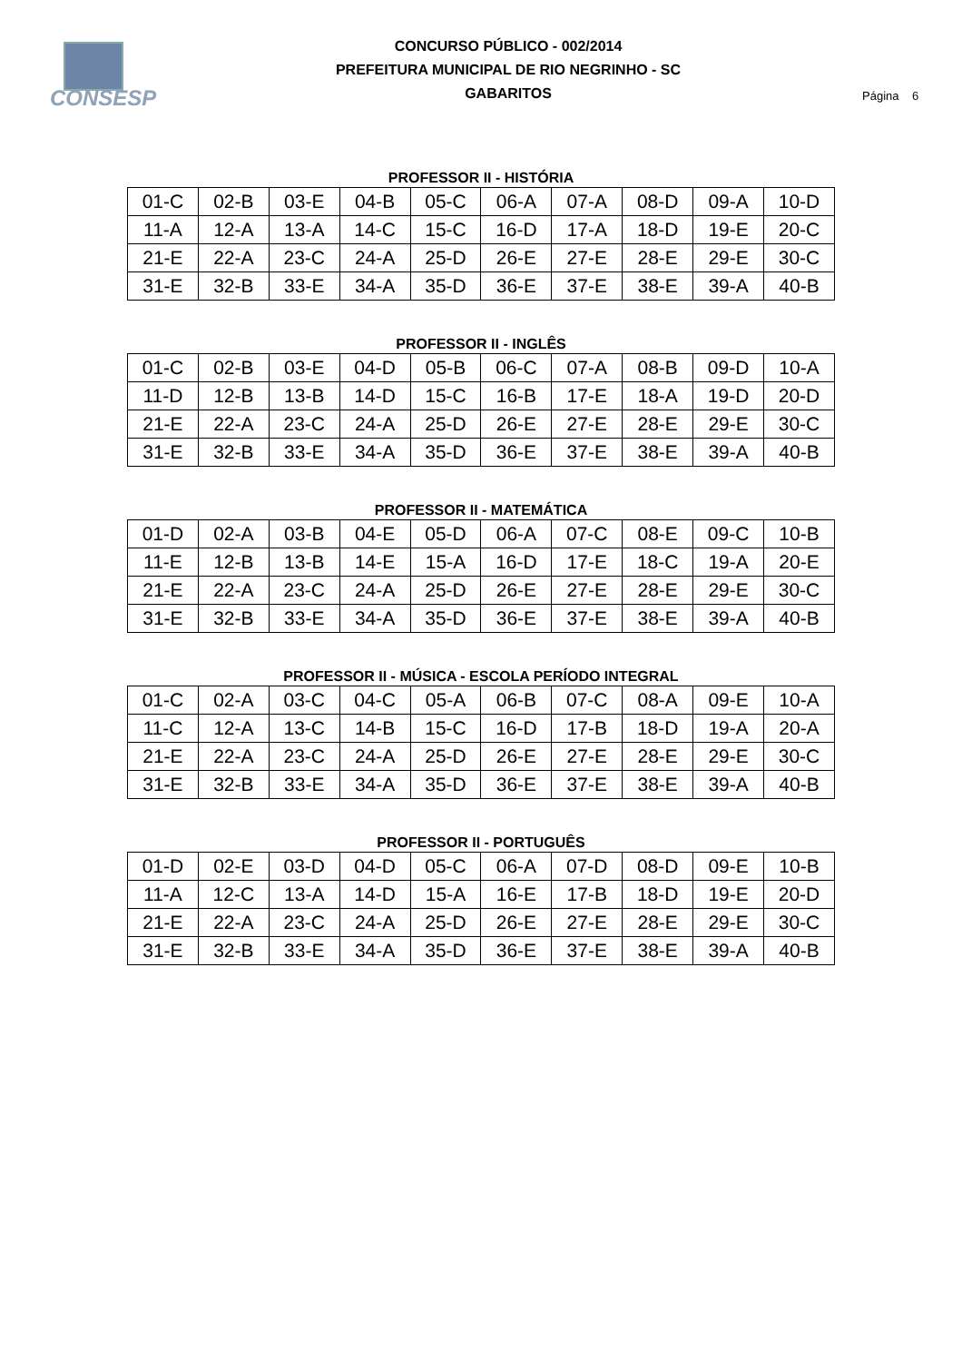CONSESP
CONCURSO PÚBLICO - 002/2014
PREFEITURA MUNICIPAL DE RIO NEGRINHO - SC
GABARITOS
Página 6
PROFESSOR II - HISTÓRIA
| 01-C | 02-B | 03-E | 04-B | 05-C | 06-A | 07-A | 08-D | 09-A | 10-D |
| 11-A | 12-A | 13-A | 14-C | 15-C | 16-D | 17-A | 18-D | 19-E | 20-C |
| 21-E | 22-A | 23-C | 24-A | 25-D | 26-E | 27-E | 28-E | 29-E | 30-C |
| 31-E | 32-B | 33-E | 34-A | 35-D | 36-E | 37-E | 38-E | 39-A | 40-B |
PROFESSOR II - INGLÊS
| 01-C | 02-B | 03-E | 04-D | 05-B | 06-C | 07-A | 08-B | 09-D | 10-A |
| 11-D | 12-B | 13-B | 14-D | 15-C | 16-B | 17-E | 18-A | 19-D | 20-D |
| 21-E | 22-A | 23-C | 24-A | 25-D | 26-E | 27-E | 28-E | 29-E | 30-C |
| 31-E | 32-B | 33-E | 34-A | 35-D | 36-E | 37-E | 38-E | 39-A | 40-B |
PROFESSOR II - MATEMÁTICA
| 01-D | 02-A | 03-B | 04-E | 05-D | 06-A | 07-C | 08-E | 09-C | 10-B |
| 11-E | 12-B | 13-B | 14-E | 15-A | 16-D | 17-E | 18-C | 19-A | 20-E |
| 21-E | 22-A | 23-C | 24-A | 25-D | 26-E | 27-E | 28-E | 29-E | 30-C |
| 31-E | 32-B | 33-E | 34-A | 35-D | 36-E | 37-E | 38-E | 39-A | 40-B |
PROFESSOR II - MÚSICA - ESCOLA PERÍODO INTEGRAL
| 01-C | 02-A | 03-C | 04-C | 05-A | 06-B | 07-C | 08-A | 09-E | 10-A |
| 11-C | 12-A | 13-C | 14-B | 15-C | 16-D | 17-B | 18-D | 19-A | 20-A |
| 21-E | 22-A | 23-C | 24-A | 25-D | 26-E | 27-E | 28-E | 29-E | 30-C |
| 31-E | 32-B | 33-E | 34-A | 35-D | 36-E | 37-E | 38-E | 39-A | 40-B |
PROFESSOR II - PORTUGUÊS
| 01-D | 02-E | 03-D | 04-D | 05-C | 06-A | 07-D | 08-D | 09-E | 10-B |
| 11-A | 12-C | 13-A | 14-D | 15-A | 16-E | 17-B | 18-D | 19-E | 20-D |
| 21-E | 22-A | 23-C | 24-A | 25-D | 26-E | 27-E | 28-E | 29-E | 30-C |
| 31-E | 32-B | 33-E | 34-A | 35-D | 36-E | 37-E | 38-E | 39-A | 40-B |